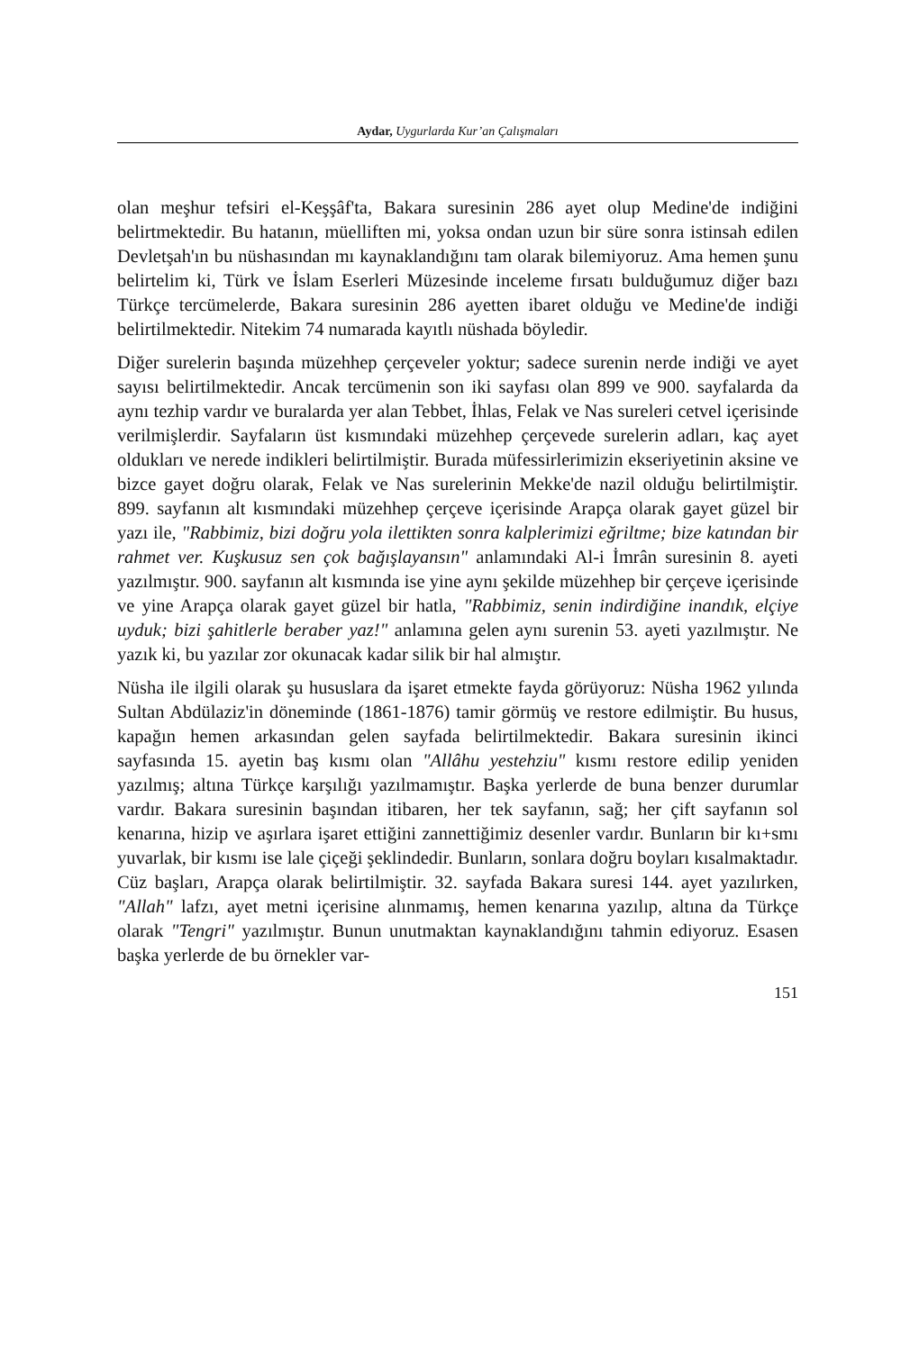Aydar, Uygurlarda Kur’an Çalışmaları
olan meşhur tefsiri el-Keşşâf'ta, Bakara suresinin 286 ayet olup Medine'de indiğini belirtmektedir. Bu hatanın, müelliften mi, yoksa ondan uzun bir süre sonra istinsah edilen Devletşah'ın bu nüshasından mı kaynaklandığını tam olarak bilemiyoruz. Ama hemen şunu belirtelim ki, Türk ve İslam Eserleri Müzesinde inceleme fırsatı bulduğumuz diğer bazı Türkçe tercümelerde, Bakara suresinin 286 ayetten ibaret olduğu ve Medine'de indiği belirtilmektedir. Nitekim 74 numarada kayıtlı nüshada böyledir.
Diğer surelerin başında müzehhep çerçeveler yoktur; sadece surenin nerde indiği ve ayet sayısı belirtilmektedir. Ancak tercümenin son iki sayfası olan 899 ve 900. sayfalarda da aynı tezhip vardır ve buralarda yer alan Tebbet, İhlas, Felak ve Nas sureleri cetvel içerisinde verilmişlerdir. Sayfaların üst kısmındaki müzehhep çerçevede surelerin adları, kaç ayet oldukları ve nerede indikleri belirtilmiştir. Burada müfessirlerimizin ekseriyetinin aksine ve bizce gayet doğru olarak, Felak ve Nas surelerinin Mekke'de nazil olduğu belirtilmiştir. 899. sayfanın alt kısmındaki müzehhep çerçeve içerisinde Arapça olarak gayet güzel bir yazı ile, "Rabbimiz, bizi doğru yola ilettikten sonra kalplerimizi eğriltme; bize katından bir rahmet ver. Kuşkusuz sen çok bağışlayansın" anlamındaki Al-i İmrân suresinin 8. ayeti yazılmıştır. 900. sayfanın alt kısmında ise yine aynı şekilde müzehhep bir çerçeve içerisinde ve yine Arapça olarak gayet güzel bir hatla, "Rabbimiz, senin indirdiğine inandık, elçiye uyduk; bizi şahitlerle beraber yaz!" anlamına gelen aynı surenin 53. ayeti yazılmıştır. Ne yazık ki, bu yazılar zor okunacak kadar silik bir hal almıştır.
Nüsha ile ilgili olarak şu hususlara da işaret etmekte fayda görüyoruz: Nüsha 1962 yılında Sultan Abdülaziz'in döneminde (1861-1876) tamir görmüş ve restore edilmiştir. Bu husus, kapağın hemen arkasından gelen sayfada belirtilmektedir. Bakara suresinin ikinci sayfasında 15. ayetin baş kısmı olan "Allâhu yestehziu" kısmı restore edilip yeniden yazılmış; altına Türkçe karşılığı yazılmamıştır. Başka yerlerde de buna benzer durumlar vardır. Bakara suresinin başından itibaren, her tek sayfanın, sağ; her çift sayfanın sol kenarına, hizip ve aşırlara işaret ettiğini zannettiğimiz desenler vardır. Bunların bir kı+smı yuvarlak, bir kısmı ise lale çiçeği şeklindedir. Bunların, sonlara doğru boyları kısalmaktadır. Cüz başları, Arapça olarak belirtilmiştir. 32. sayfada Bakara suresi 144. ayet yazılırken, "Allah" lafzı, ayet metni içerisine alınmamış, hemen kenarına yazılıp, altına da Türkçe olarak "Tengri" yazılmıştır. Bunun unutmaktan kaynaklandığını tahmin ediyoruz. Esasen başka yerlerde de bu örnekler var-
151